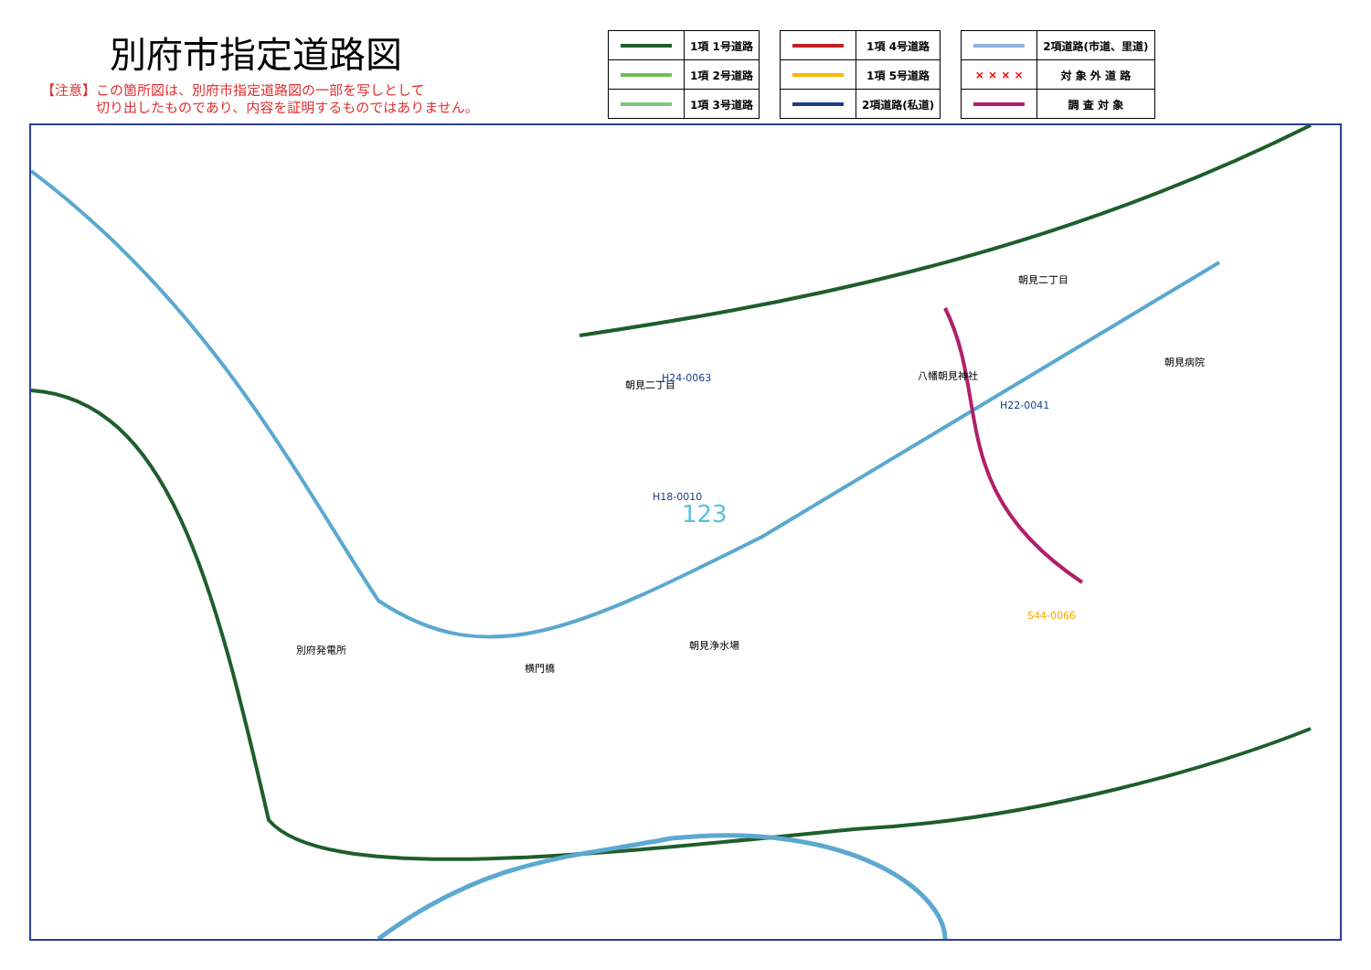別府市指定道路図
【注意】この箇所図は、別府市指定道路図の一部を写しとして
　　　　切り出したものであり、内容を証明するものではありません。
| | 1項 1号道路 |
| | 1項 2号道路 |
| | 1項 3号道路 |
| | 1項 4号道路 |
| | 1項 5号道路 |
| | 2項道路(私道) |
| | 2項道路(市道、里道) |
| × × × × | 対 象 外 道 路 |
| | 調 査 対 象 |
朝見二丁目
朝見病院
八幡朝見神社
朝見浄水場 別府発電所
横門橋
朝見二丁目
S44-0066
H24-0063
H18-0010
H22-0041
123